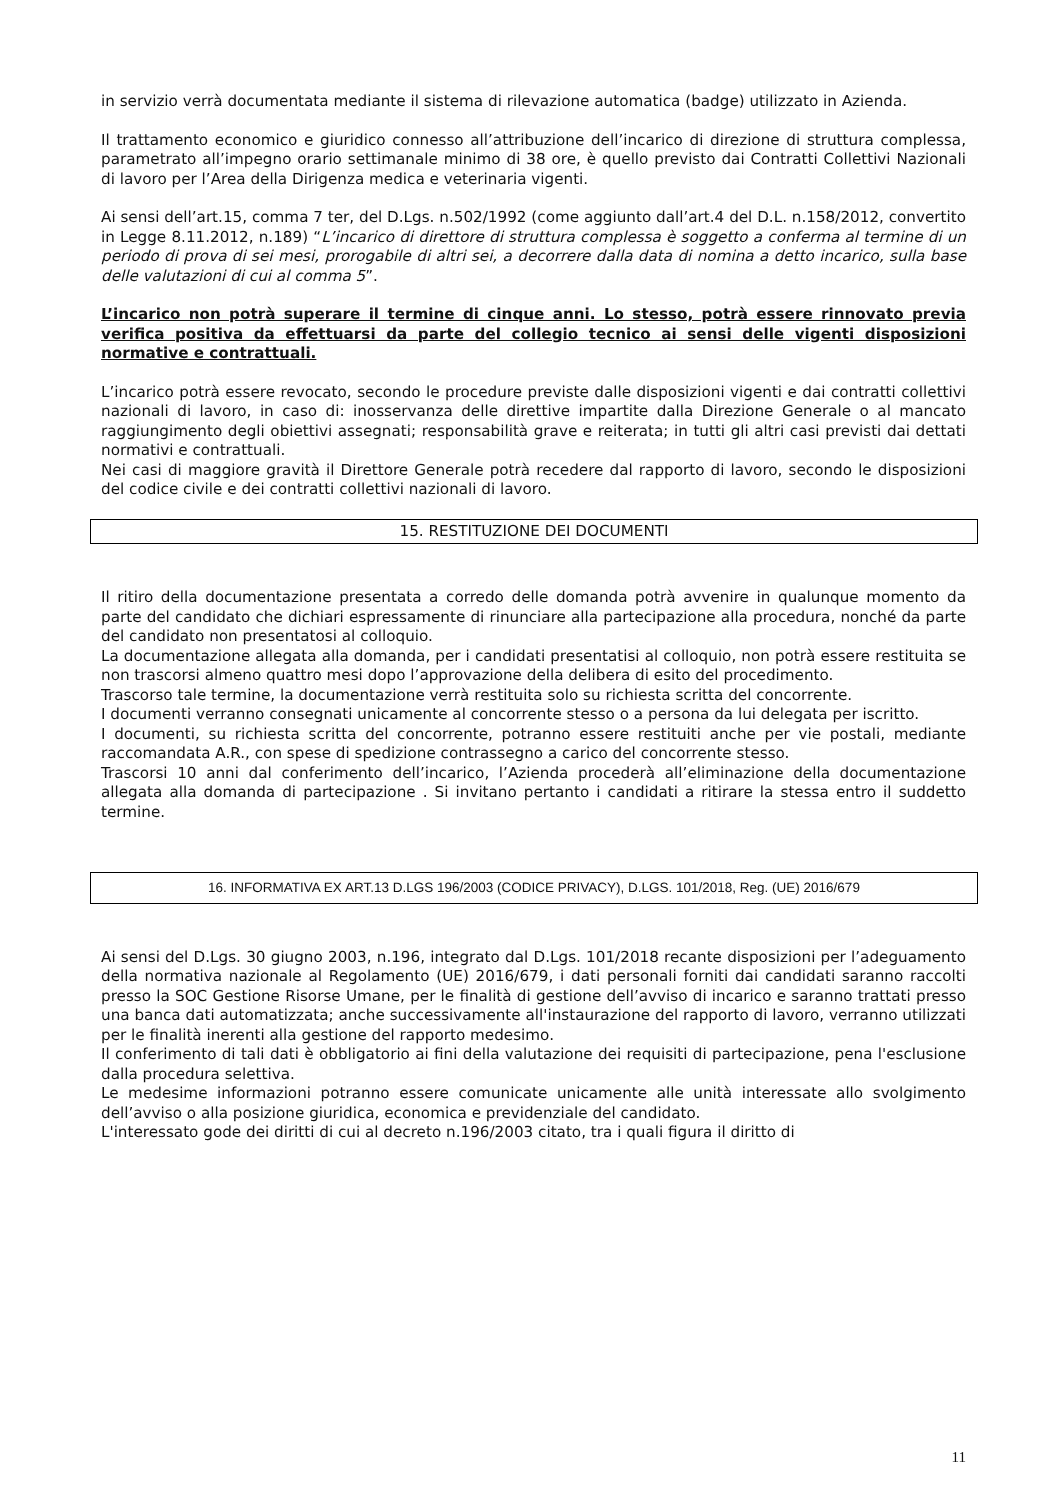in servizio verrà documentata mediante il sistema di rilevazione automatica (badge) utilizzato in Azienda.
Il trattamento economico e giuridico connesso all’attribuzione dell’incarico di direzione di struttura complessa, parametrato all’impegno orario settimanale minimo di 38 ore, è quello previsto dai Contratti Collettivi Nazionali di lavoro per l’Area della Dirigenza medica e veterinaria vigenti.
Ai sensi dell’art.15, comma 7 ter, del D.Lgs. n.502/1992 (come aggiunto dall’art.4 del D.L. n.158/2012, convertito in Legge 8.11.2012, n.189) “L’incarico di direttore di struttura complessa è soggetto a conferma al termine di un periodo di prova di sei mesi, prorogabile di altri sei, a decorrere dalla data di nomina a detto incarico, sulla base delle valutazioni di cui al comma 5”.
L’incarico non potrà superare il termine di cinque anni. Lo stesso, potrà essere rinnovato previa verifica positiva da effettuarsi da parte del collegio tecnico ai sensi delle vigenti disposizioni normative e contrattuali.
L’incarico potrà essere revocato, secondo le procedure previste dalle disposizioni vigenti e dai contratti collettivi nazionali di lavoro, in caso di: inosservanza delle direttive impartite dalla Direzione Generale o al mancato raggiungimento degli obiettivi assegnati; responsabilità grave e reiterata; in tutti gli altri casi previsti dai dettati normativi e contrattuali.
Nei casi di maggiore gravità il Direttore Generale potrà recedere dal rapporto di lavoro, secondo le disposizioni del codice civile e dei contratti collettivi nazionali di lavoro.
15. RESTITUZIONE DEI DOCUMENTI
Il ritiro della documentazione presentata a corredo delle domanda potrà avvenire in qualunque momento da parte del candidato che dichiari espressamente di rinunciare alla partecipazione alla procedura, nonché da parte del candidato non presentatosi al colloquio.
La documentazione allegata alla domanda, per i candidati presentatisi al colloquio, non potrà essere restituita se non trascorsi almeno quattro mesi dopo l’approvazione della delibera di esito del procedimento.
Trascorso tale termine, la documentazione verrà restituita solo su richiesta scritta del concorrente.
I documenti verranno consegnati unicamente al concorrente stesso o a persona da lui delegata per iscritto.
I documenti, su richiesta scritta del concorrente, potranno essere restituiti anche per vie postali, mediante raccomandata A.R., con spese di spedizione contrassegno a carico del concorrente stesso.
Trascorsi 10 anni dal conferimento dell’incarico, l’Azienda procederà all’eliminazione della documentazione allegata alla domanda di partecipazione . Si invitano pertanto i candidati a ritirare la stessa entro il suddetto termine.
16. INFORMATIVA EX ART.13 D.LGS 196/2003 (CODICE PRIVACY), D.LGS. 101/2018, Reg. (UE) 2016/679
Ai sensi del D.Lgs. 30 giugno 2003, n.196, integrato dal D.Lgs. 101/2018 recante disposizioni per l’adeguamento della normativa nazionale al Regolamento (UE) 2016/679, i dati personali forniti dai candidati saranno raccolti presso la SOC Gestione Risorse Umane, per le finalità di gestione dell’avviso di incarico e saranno trattati presso una banca dati automatizzata; anche successivamente all'instaurazione del rapporto di lavoro, verranno utilizzati per le finalità inerenti alla gestione del rapporto medesimo.
Il conferimento di tali dati è obbligatorio ai fini della valutazione dei requisiti di partecipazione, pena l'esclusione dalla procedura selettiva.
Le medesime informazioni potranno essere comunicate unicamente alle unità interessate allo svolgimento dell’avviso o alla posizione giuridica, economica e previdenziale del candidato.
L'interessato gode dei diritti di cui al decreto n.196/2003 citato, tra i quali figura il diritto di
11